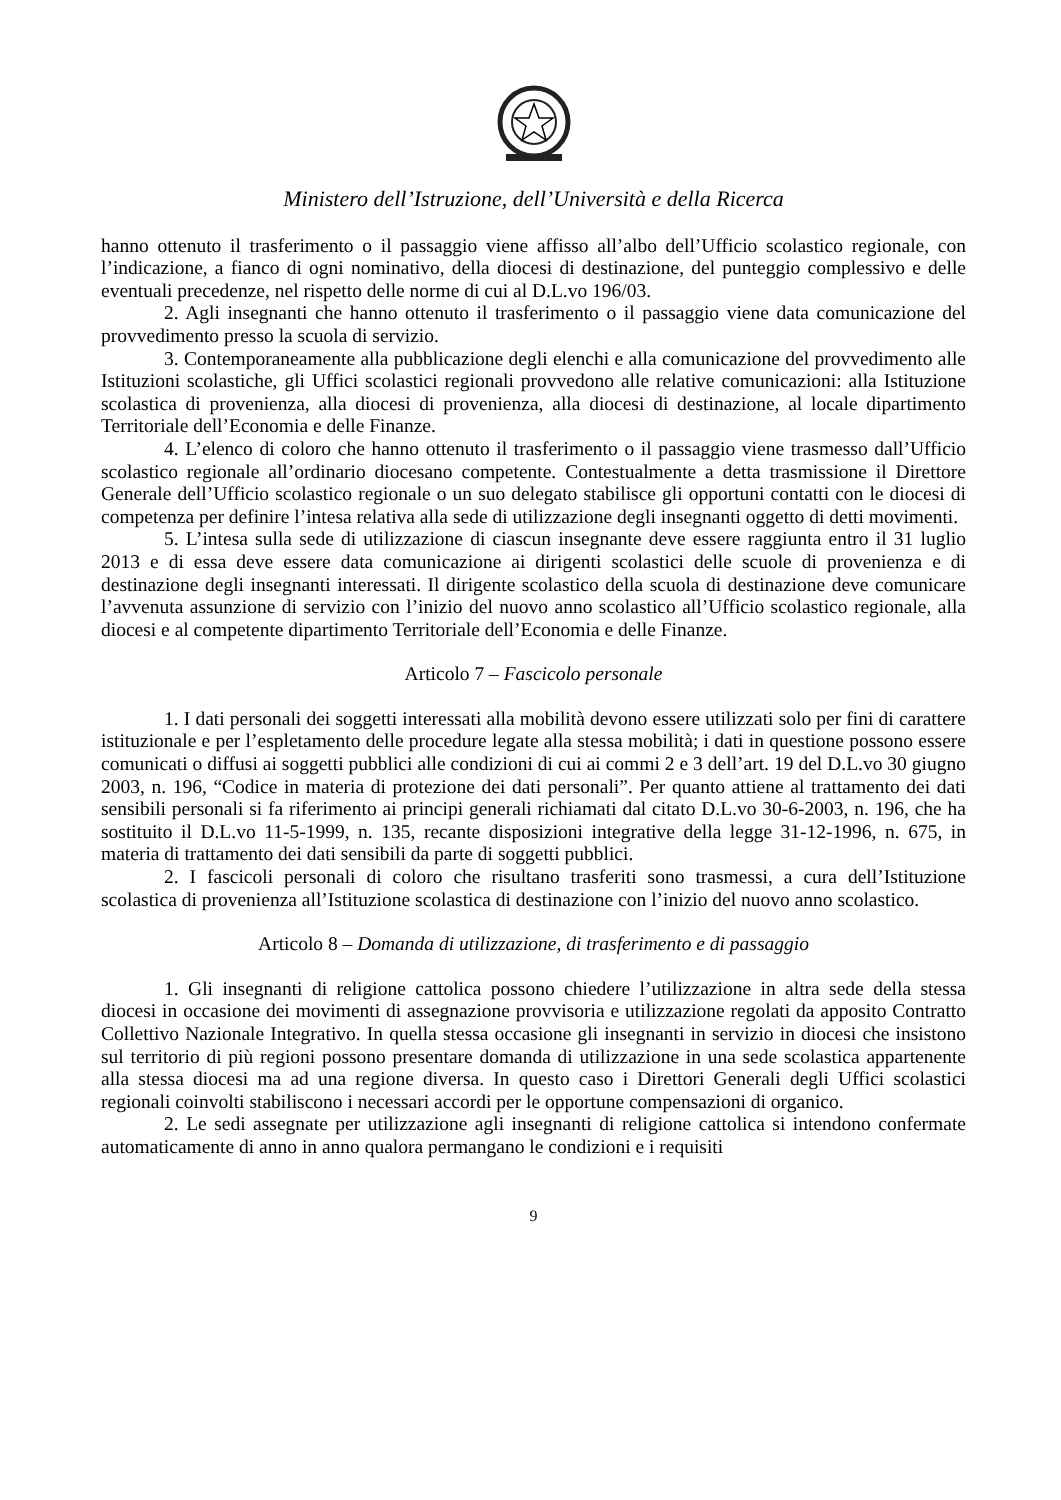Ministero dell’Istruzione, dell’Università e della Ricerca
hanno ottenuto il trasferimento o il passaggio viene affisso all’albo dell’Ufficio scolastico regionale, con l’indicazione, a fianco di ogni nominativo, della diocesi di destinazione, del punteggio complessivo e delle eventuali precedenze, nel rispetto delle norme di cui al D.L.vo 196/03.
2. Agli insegnanti che hanno ottenuto il trasferimento o il passaggio viene data comunicazione del provvedimento presso la scuola di servizio.
3. Contemporaneamente alla pubblicazione degli elenchi e alla comunicazione del provvedimento alle Istituzioni scolastiche, gli Uffici scolastici regionali provvedono alle relative comunicazioni: alla Istituzione scolastica di provenienza, alla diocesi di provenienza, alla diocesi di destinazione, al locale dipartimento Territoriale dell’Economia e delle Finanze.
4. L’elenco di coloro che hanno ottenuto il trasferimento o il passaggio viene trasmesso dall’Ufficio scolastico regionale all’ordinario diocesano competente. Contestualmente a detta trasmissione il Direttore Generale dell’Ufficio scolastico regionale o un suo delegato stabilisce gli opportuni contatti con le diocesi di competenza per definire l’intesa relativa alla sede di utilizzazione degli insegnanti oggetto di detti movimenti.
5. L’intesa sulla sede di utilizzazione di ciascun insegnante deve essere raggiunta entro il 31 luglio 2013 e di essa deve essere data comunicazione ai dirigenti scolastici delle scuole di provenienza e di destinazione degli insegnanti interessati. Il dirigente scolastico della scuola di destinazione deve comunicare l’avvenuta assunzione di servizio con l’inizio del nuovo anno scolastico all’Ufficio scolastico regionale, alla diocesi e al competente dipartimento Territoriale dell’Economia e delle Finanze.
Articolo 7 – Fascicolo personale
1. I dati personali dei soggetti interessati alla mobilità devono essere utilizzati solo per fini di carattere istituzionale e per l’espletamento delle procedure legate alla stessa mobilità; i dati in questione possono essere comunicati o diffusi ai soggetti pubblici alle condizioni di cui ai commi 2 e 3 dell’art. 19 del D.L.vo 30 giugno 2003, n. 196, “Codice in materia di protezione dei dati personali”. Per quanto attiene al trattamento dei dati sensibili personali si fa riferimento ai principi generali richiamati dal citato D.L.vo 30-6-2003, n. 196, che ha sostituito il D.L.vo 11-5-1999, n. 135, recante disposizioni integrative della legge 31-12-1996, n. 675, in materia di trattamento dei dati sensibili da parte di soggetti pubblici.
2. I fascicoli personali di coloro che risultano trasferiti sono trasmessi, a cura dell’Istituzione scolastica di provenienza all’Istituzione scolastica di destinazione con l’inizio del nuovo anno scolastico.
Articolo 8 – Domanda di utilizzazione, di trasferimento e di passaggio
1. Gli insegnanti di religione cattolica possono chiedere l’utilizzazione in altra sede della stessa diocesi in occasione dei movimenti di assegnazione provvisoria e utilizzazione regolati da apposito Contratto Collettivo Nazionale Integrativo. In quella stessa occasione gli insegnanti in servizio in diocesi che insistono sul territorio di più regioni possono presentare domanda di utilizzazione in una sede scolastica appartenente alla stessa diocesi ma ad una regione diversa. In questo caso i Direttori Generali degli Uffici scolastici regionali coinvolti stabiliscono i necessari accordi per le opportune compensazioni di organico.
2. Le sedi assegnate per utilizzazione agli insegnanti di religione cattolica si intendono confermate automaticamente di anno in anno qualora permangano le condizioni e i requisiti
9